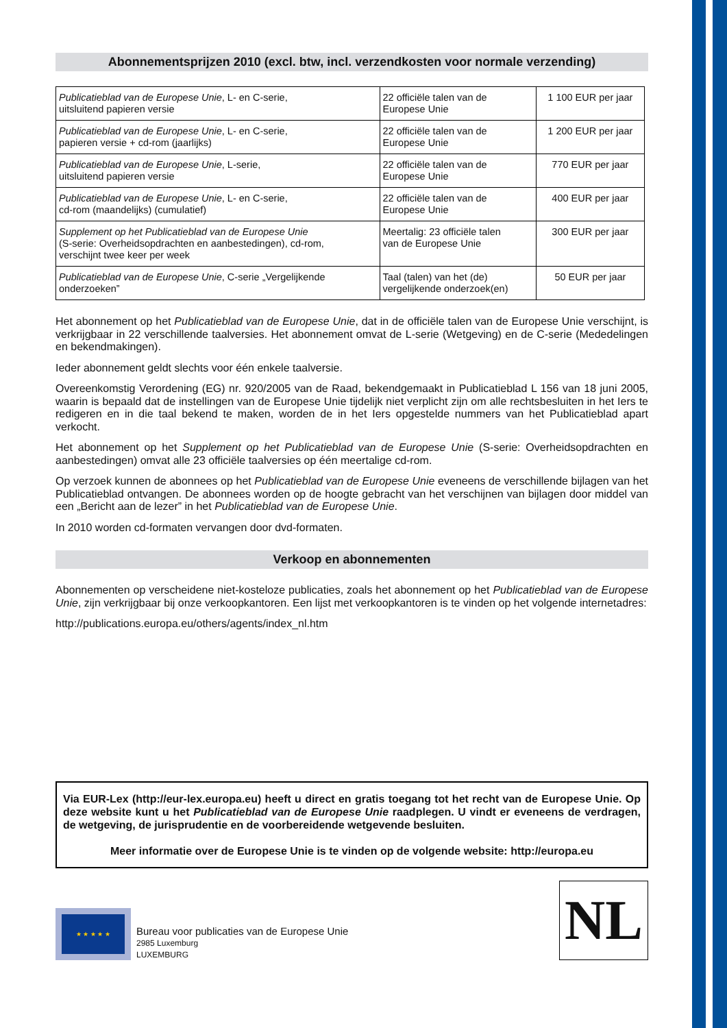Abonnementsprijzen 2010 (excl. btw, incl. verzendkosten voor normale verzending)
| Publicatieblad van de Europese Unie , L- en C-serie, uitsluitend papieren versie | 22 officiële talen van de Europese Unie | 1 100 EUR per jaar |
| Publicatieblad van de Europese Unie , L- en C-serie, papieren versie + cd-rom (jaarlijks) | 22 officiële talen van de Europese Unie | 1 200 EUR per jaar |
| Publicatieblad van de Europese Unie , L-serie, uitsluitend papieren versie | 22 officiële talen van de Europese Unie | 770 EUR per jaar |
| Publicatieblad van de Europese Unie , L- en C-serie, cd-rom (maandelijks) (cumulatief) | 22 officiële talen van de Europese Unie | 400 EUR per jaar |
| Supplement op het Publicatieblad van de Europese Unie (S-serie: Overheidsopdrachten en aanbestedingen), cd-rom, verschijnt twee keer per week | Meertalig: 23 officiële talen van de Europese Unie | 300 EUR per jaar |
| Publicatieblad van de Europese Unie , C-serie „Vergelijkende onderzoeken” | Taal (talen) van het (de) vergelijkende onderzoek(en) | 50 EUR per jaar |
Het abonnement op het Publicatieblad van de Europese Unie, dat in de officiële talen van de Europese Unie verschijnt, is verkrijgbaar in 22 verschillende taalversies. Het abonnement omvat de L-serie (Wetgeving) en de C-serie (Mededelingen en bekendmakingen).
Ieder abonnement geldt slechts voor één enkele taalversie.
Overeenkomstig Verordening (EG) nr. 920/2005 van de Raad, bekendgemaakt in Publicatieblad L 156 van 18 juni 2005, waarin is bepaald dat de instellingen van de Europese Unie tijdelijk niet verplicht zijn om alle rechtsbesluiten in het Iers te redigeren en in die taal bekend te maken, worden de in het Iers opgestelde nummers van het Publicatieblad apart verkocht.
Het abonnement op het Supplement op het Publicatieblad van de Europese Unie (S-serie: Overheidsopdrachten en aanbestedingen) omvat alle 23 officiële taalversies op één meertalige cd-rom.
Op verzoek kunnen de abonnees op het Publicatieblad van de Europese Unie eveneens de verschillende bijlagen van het Publicatieblad ontvangen. De abonnees worden op de hoogte gebracht van het verschijnen van bijlagen door middel van een „Bericht aan de lezer” in het Publicatieblad van de Europese Unie.
In 2010 worden cd-formaten vervangen door dvd-formaten.
Verkoop en abonnementen
Abonnementen op verscheidene niet-kosteloze publicaties, zoals het abonnement op het Publicatieblad van de Europese Unie, zijn verkrijgbaar bij onze verkoopkantoren. Een lijst met verkoopkantoren is te vinden op het volgende internetadres:
http://publications.europa.eu/others/agents/index_nl.htm
Via EUR-Lex (http://eur-lex.europa.eu) heeft u direct en gratis toegang tot het recht van de Europese Unie. Op deze website kunt u het Publicatieblad van de Europese Unie raadplegen. U vindt er eveneens de verdragen, de wetgeving, de jurisprudentie en de voorbereidende wetgevende besluiten.
Meer informatie over de Europese Unie is te vinden op de volgende website: http://europa.eu
★ ★ ★ ★ ★
Bureau voor publicaties van de Europese Unie
2985 Luxemburg
LUXEMBURG
NL